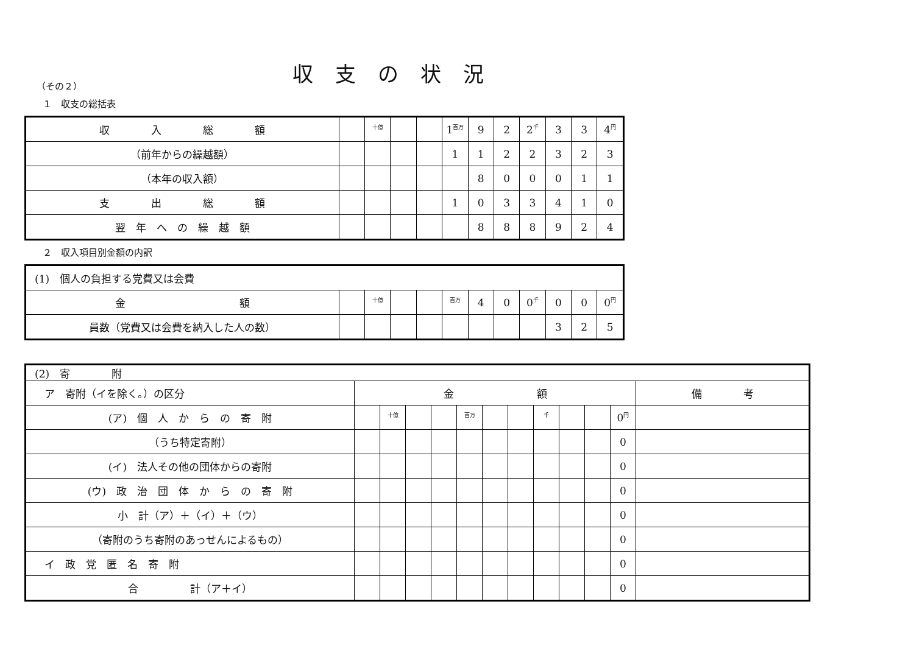収支の状況
（その２）
１　収支の総括表
| 収 入 総 額 | | <sup>十億</sup> | | | 1<sup>百万</sup> | 9 | 2 | 2<sup>千</sup> | 3 | 3 | 4<sup>円</sup> |
| （前年からの繰越額） | | | | | 1 | 1 | 2 | 2 | 3 | 2 | 3 |
| （本年の収入額） | | | | | | 8 | 0 | 0 | 0 | 1 | 1 |
| 支 出 総 額 | | | | | 1 | 0 | 3 | 3 | 4 | 1 | 0 |
| 翌 年 へ の 繰 越 額 | | | | | | 8 | 8 | 8 | 9 | 2 | 4 |
２　収入項目別金額の内訳
| (1) 個人の負担する党費又は会費 | | | | | | | | | | | |
| 金 額 | | <sup>十億</sup> | | | <sup>百万</sup> | 4 | 0 | 0<sup>千</sup> | 0 | 0 | 0<sup>円</sup> |
| 員数（党費又は会費を納入した人の数） | | | | | | | | | 3 | 2 | 5 |
| (2) 寄 附 | | | | | | | | | | | | |
| ア 寄附（イを除く。）の区分 | 金 額 | | | | | | | | | | | 備 考 |
| (ア) 個 人 か ら の 寄 附 | | <sup>十億</sup> | | | <sup>百万</sup> | | | <sup>千</sup> | | | 0<sup>円</sup> | |
| （うち特定寄附） | | | | | | | | | | | 0 | |
| (イ) 法人その他の団体からの寄附 | | | | | | | | | | | 0 | |
| (ウ) 政 治 団 体 か ら の 寄 附 | | | | | | | | | | | 0 | |
| 小 計（ア）＋（イ）＋（ウ） | | | | | | | | | | | 0 | |
| （寄附のうち寄附のあっせんによるもの） | | | | | | | | | | | 0 | |
| イ 政 党 匿 名 寄 附 | | | | | | | | | | | 0 | |
| 合 計（ア＋イ） | | | | | | | | | | | 0 | |